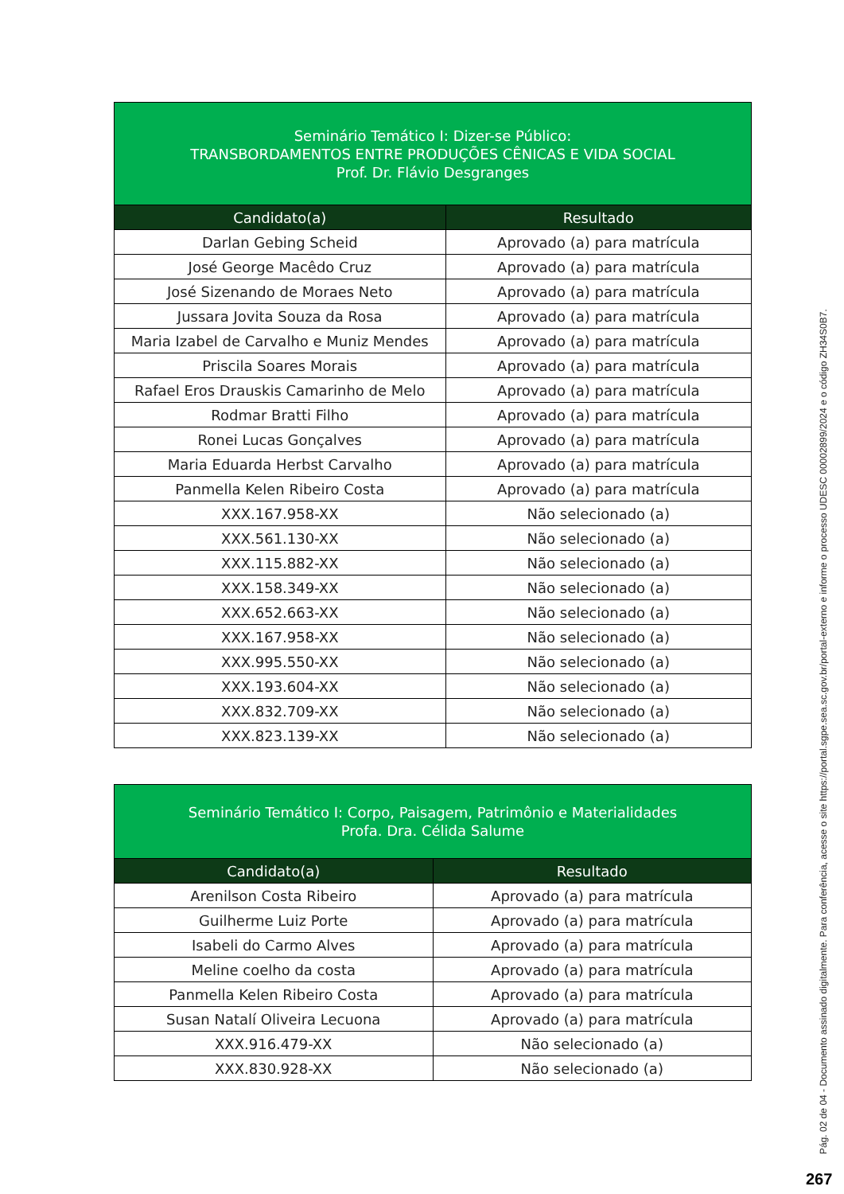| Seminário Temático I: Dizer-se Público: TRANSBORDAMENTOS ENTRE PRODUÇÕES CÊNICAS E VIDA SOCIAL Prof. Dr. Flávio Desgranges | |
| Candidato(a) | Resultado |
| Darlan Gebing Scheid | Aprovado (a) para matrícula |
| José George Macêdo Cruz | Aprovado (a) para matrícula |
| José Sizenando de Moraes Neto | Aprovado (a) para matrícula |
| Jussara Jovita Souza da Rosa | Aprovado (a) para matrícula |
| Maria Izabel de Carvalho e Muniz Mendes | Aprovado (a) para matrícula |
| Priscila Soares Morais | Aprovado (a) para matrícula |
| Rafael Eros Drauskis Camarinho de Melo | Aprovado (a) para matrícula |
| Rodmar Bratti Filho | Aprovado (a) para matrícula |
| Ronei Lucas Gonçalves | Aprovado (a) para matrícula |
| Maria Eduarda Herbst Carvalho | Aprovado (a) para matrícula |
| Panmella Kelen Ribeiro Costa | Aprovado (a) para matrícula |
| XXX.167.958-XX | Não selecionado (a) |
| XXX.561.130-XX | Não selecionado (a) |
| XXX.115.882-XX | Não selecionado (a) |
| XXX.158.349-XX | Não selecionado (a) |
| XXX.652.663-XX | Não selecionado (a) |
| XXX.167.958-XX | Não selecionado (a) |
| XXX.995.550-XX | Não selecionado (a) |
| XXX.193.604-XX | Não selecionado (a) |
| XXX.832.709-XX | Não selecionado (a) |
| XXX.823.139-XX | Não selecionado (a) |
| Seminário Temático I: Corpo, Paisagem, Patrimônio e Materialidades Profa. Dra. Célida Salume | |
| Candidato(a) | Resultado |
| Arenilson Costa Ribeiro | Aprovado (a) para matrícula |
| Guilherme Luiz Porte | Aprovado (a) para matrícula |
| Isabeli do Carmo Alves | Aprovado (a) para matrícula |
| Meline coelho da costa | Aprovado (a) para matrícula |
| Panmella Kelen Ribeiro Costa | Aprovado (a) para matrícula |
| Susan Natalí Oliveira Lecuona | Aprovado (a) para matrícula |
| XXX.916.479-XX | Não selecionado (a) |
| XXX.830.928-XX | Não selecionado (a) |
Pág. 02 de 04 - Documento assinado digitalmente. Para conferência, acesse o site https://portal.sgpe.sea.sc.gov.br/portal-externo e informe o processo UDESC 00002899/2024 e o código ZH34S0B7.
267